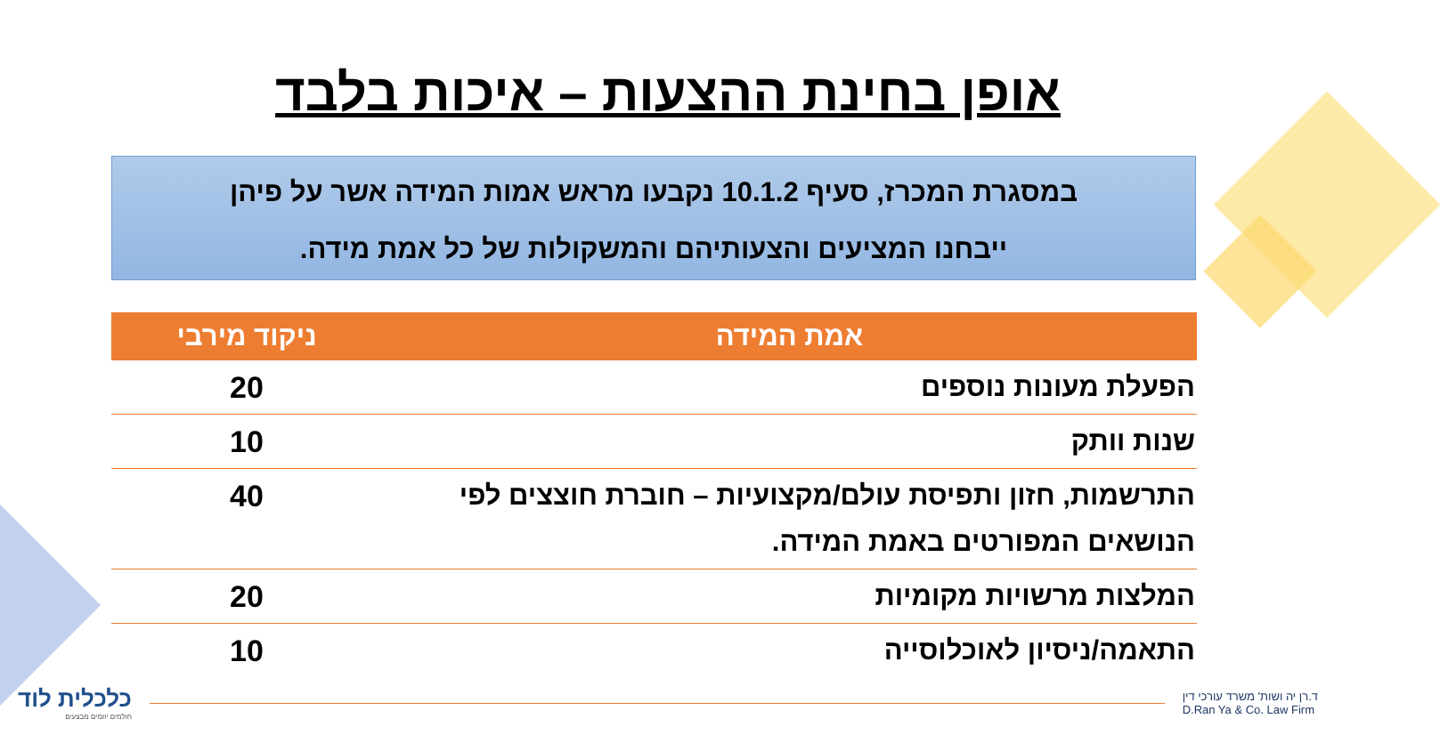אופן בחינת ההצעות – איכות בלבד
במסגרת המכרז, סעיף 10.1.2 נקבעו מראש אמות המידה אשר על פיהן
ייבחנו המציעים והצעותיהם והמשקולות של כל אמת מידה.
| אמת המידה | ניקוד מירבי |
| --- | --- |
| הפעלת מעונות נוספים | 20 |
| שנות וותק | 10 |
| התרשמות, חזון ותפיסת עולם/מקצועיות – חוברת חוצצים לפי הנושאים המפורטים באמת המידה. | 40 |
| המלצות מרשויות מקומיות | 20 |
| התאמה/ניסיון לאוכלוסייה | 10 |
כלכלית לוד
חולמים יוזמים מבצעים
ד.רן יה ושות' משרד עורכי דין
D.Ran Ya & Co. Law Firm